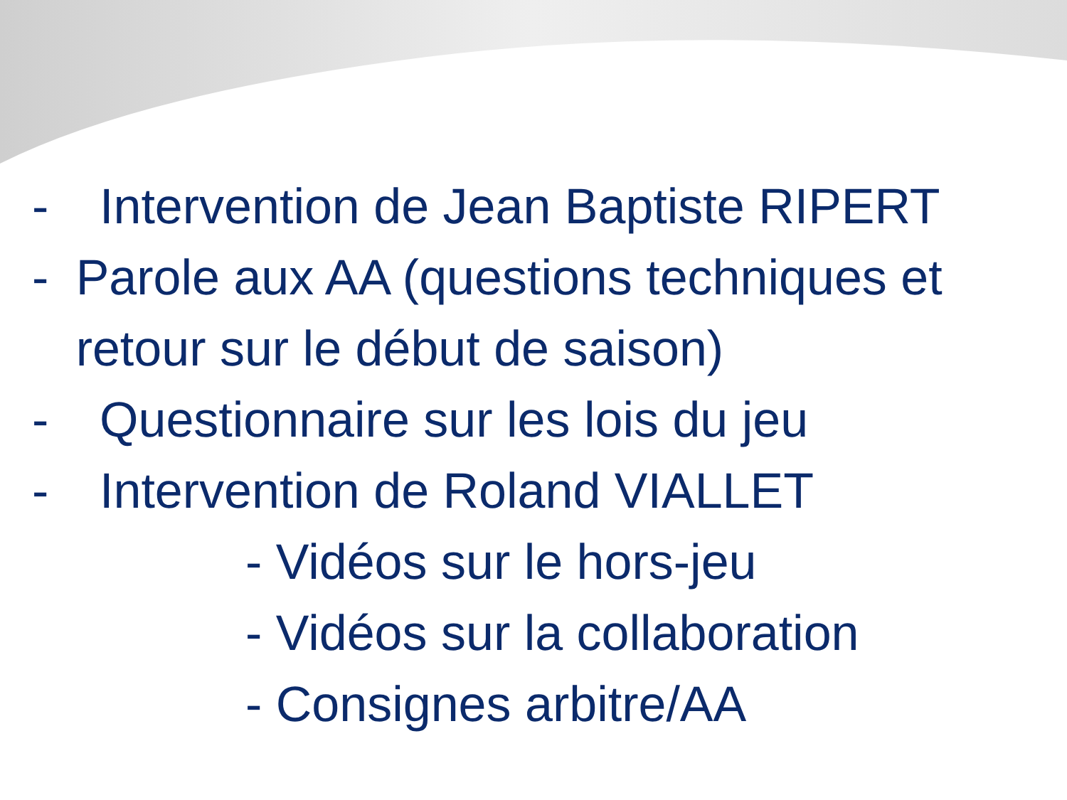- Intervention de Jean Baptiste RIPERT
- Parole aux AA (questions techniques et retour sur le début de saison)
- Questionnaire sur les lois du jeu
- Intervention de Roland VIALLET
- Vidéos sur le hors-jeu
- Vidéos sur la collaboration
- Consignes arbitre/AA